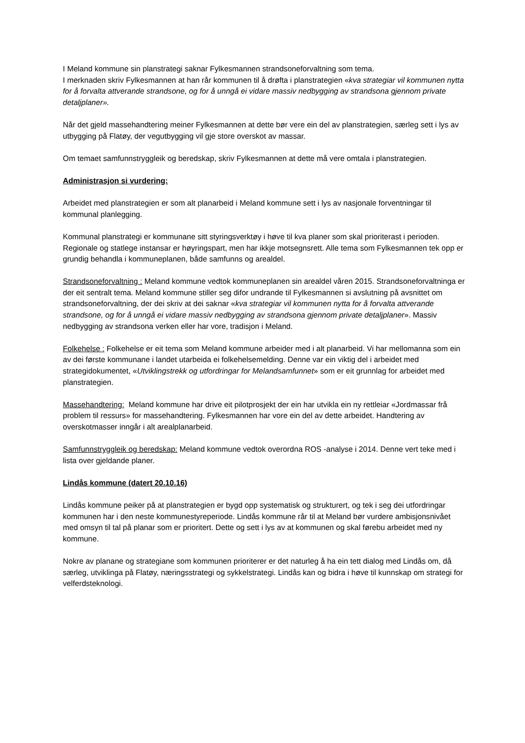I Meland kommune sin planstrategi saknar Fylkesmannen strandsoneforvaltning som tema.
I merknaden skriv Fylkesmannen at han rår kommunen til å drøfta i planstrategien «kva strategiar vil kommunen nytta for å forvalta attverande strandsone, og for å unngå ei vidare massiv nedbygging av strandsona gjennom private detaljplaner».
Når det gjeld massehandtering meiner Fylkesmannen at dette bør vere ein del av planstrategien, særleg sett i lys av utbygging på Flatøy, der vegutbygging vil gje store overskot av massar.
Om temaet samfunnstryggleik og beredskap, skriv Fylkesmannen at dette må vere omtala i planstrategien.
Administrasjon si vurdering:
Arbeidet med planstrategien er som alt planarbeid i Meland kommune sett i lys av nasjonale forventningar til kommunal planlegging.
Kommunal planstrategi er kommunane sitt styringsverktøy i høve til kva planer som skal prioriterast i perioden. Regionale og statlege instansar er høyringspart, men har ikkje motsegnsrett. Alle tema som Fylkesmannen tek opp er grundig behandla i kommuneplanen, både samfunns og arealdel.
Strandsoneforvaltning : Meland kommune vedtok kommuneplanen sin arealdel våren 2015. Strandsoneforvaltninga er der eit sentralt tema. Meland kommune stiller seg difor undrande til Fylkesmannen si avslutning på avsnittet om strandsoneforvaltning, der dei skriv at dei saknar «kva strategiar vil kommunen nytta for å forvalta attverande strandsone, og for å unngå ei vidare massiv nedbygging av strandsona gjennom private detaljplaner». Massiv nedbygging av strandsona verken eller har vore, tradisjon i Meland.
Folkehelse : Folkehelse er eit tema som Meland kommune arbeider med i alt planarbeid. Vi har mellomanna som ein av dei første kommunane i landet utarbeida ei folkehelsemelding. Denne var ein viktig del i arbeidet med strategidokumentet, «Utviklingstrekk og utfordringar for Melandsamfunnet» som er eit grunnlag for arbeidet med planstrategien.
Massehandtering: Meland kommune har drive eit pilotprosjekt der ein har utvikla ein ny rettleiar «Jordmassar frå problem til ressurs» for massehandtering. Fylkesmannen har vore ein del av dette arbeidet. Handtering av overskotmasser inngår i alt arealplanarbeid.
Samfunnstryggleik og beredskap: Meland kommune vedtok overordna ROS -analyse i 2014. Denne vert teke med i lista over gjeldande planer.
Lindås kommune (datert 20.10.16)
Lindås kommune peiker på at planstrategien er bygd opp systematisk og strukturert, og tek i seg dei utfordringar kommunen har i den neste kommunestyreperiode. Lindås kommune rår til at Meland bør vurdere ambisjonsnivået med omsyn til tal på planar som er prioritert. Dette og sett i lys av at kommunen og skal førebu arbeidet med ny kommune.
Nokre av planane og strategiane som kommunen prioriterer er det naturleg å ha ein tett dialog med Lindås om, då særleg, utviklinga på Flatøy, næringsstrategi og sykkelstrategi. Lindås kan og bidra i høve til kunnskap om strategi for velferdsteknologi.